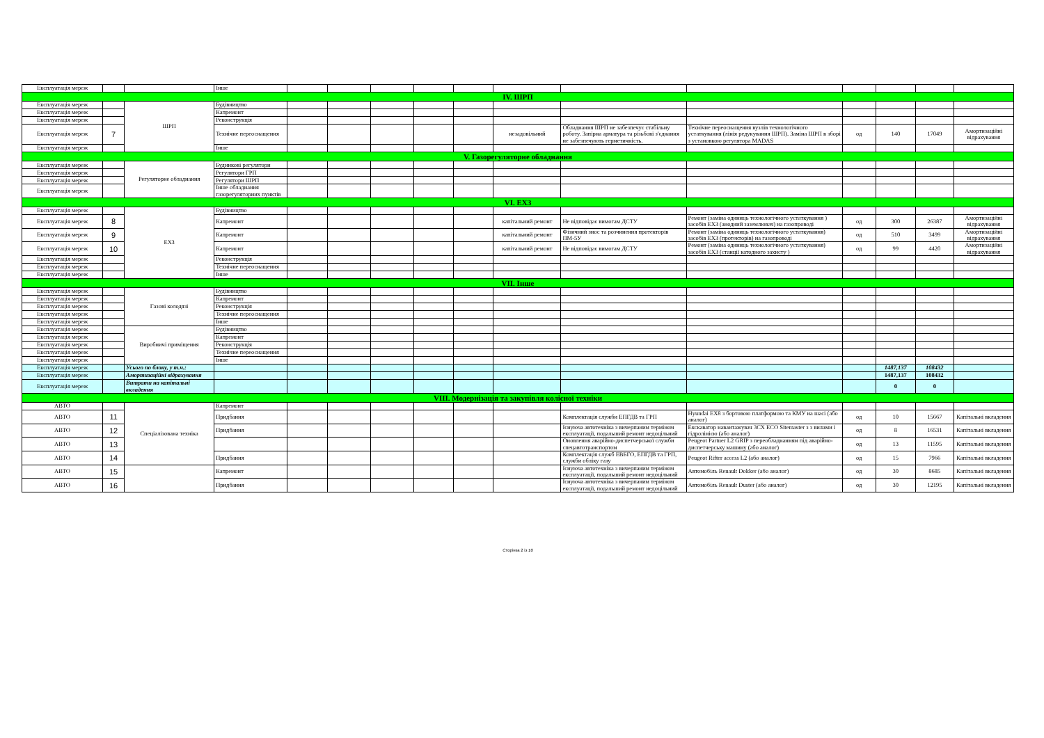| Експлуатація мереж | | | Інше | | | | | | | | | | | | |
| IV. ШРП | | | | | | | | | | | | | | | |
| Експлуатація мереж | | ШРП | Будівництво | | | | | | | | | | | | |
| Експлуатація мереж | | | Капремонт | | | | | | | | | | | | |
| Експлуатація мереж | | | Реконструкція | | | | | | | | | | | | |
| Експлуатація мереж | 7 | | Технічне переоснащення | | | | | | незадовільний | Обладнання ШРП не забезпечує стабільну роботу. Запірна арматура та різьбові з'єднання не забезпечують герметичність. | Технічне переоснащення вузлів технологічного устаткування (лінія редукування ШРП). Заміна ШРП в зборі з установкою регулятора MADAS | од | 140 | 17049 | Амортизаційні відрахування |
| Експлуатація мереж | | | Інше | | | | | | | | | | | | |
| V. Газорегуляторне обладнання | | | | | | | | | | | | | | | |
| Експлуатація мереж | | Регуляторне обладнання | Будинкові регулятори | | | | | | | | | | | | |
| Експлуатація мереж | | | Регулятори ГРП | | | | | | | | | | | | |
| Експлуатація мереж | | | Регулятори ШРП | | | | | | | | | | | | |
| Експлуатація мереж | | | Інше обладнання газорегуляторних пунктів | | | | | | | | | | | | |
| VI. ЕХЗ | | | | | | | | | | | | | | | |
| Експлуатація мереж | | ЕХЗ | Будівництво | | | | | | | | | | | | |
| Експлуатація мереж | 8 | | Капремонт | | | | | | капітальний ремонт | Не відповідає вимогам ДСТУ | Ремонт (заміна одиниць технологічного устаткування ) засобів ЕХЗ (анодний заземлювач) на газопроводі | од | 300 | 26387 | Амортизаційні відрахування |
| Експлуатація мереж | 9 | | Капремонт | | | | | | капітальний ремонт | Фізичний знос та розчинення протекторів ПМ-5У | Ремонт (заміна одиниць технологічного устаткування) засобів ЕХЗ (протекторів) на газопроводі | од | 510 | 3499 | Амортизаційні відрахування |
| Експлуатація мереж | 10 | | Капремонт | | | | | | капітальний ремонт | Не відповідає вимогам ДСТУ | Ремонт (заміна одиниць технологічного устаткування) засобів ЕХЗ (станції катодного захисту ) | од | 99 | 4420 | Амортизаційні відрахування |
| Експлуатація мереж | | | Реконструкція | | | | | | | | | | | | |
| Експлуатація мереж | | | Технічне переоснащення | | | | | | | | | | | | |
| Експлуатація мереж | | | Інше | | | | | | | | | | | | |
| VII. Інше | | | | | | | | | | | | | | | |
| Експлуатація мереж | | Газові колодязі | Будівництво | | | | | | | | | | | | |
| Експлуатація мереж | | | Капремонт | | | | | | | | | | | | |
| Експлуатація мереж | | | Реконструкція | | | | | | | | | | | | |
| Експлуатація мереж | | | Технічне переоснащення | | | | | | | | | | | | |
| Експлуатація мереж | | | Інше | | | | | | | | | | | | |
| Експлуатація мереж | | Виробничі приміщення | Будівництво | | | | | | | | | | | | |
| Експлуатація мереж | | | Капремонт | | | | | | | | | | | | |
| Експлуатація мереж | | | Реконструкція | | | | | | | | | | | | |
| Експлуатація мереж | | | Технічне переоснащення | | | | | | | | | | | | |
| Експлуатація мереж | | | Інше | | | | | | | | | | | | |
| Експлуатація мереж | | Усього по блоку, у т.ч.: | | | | | | | | | | | 1487,137 | 108432 | |
| Експлуатація мереж | | Амортизаційні відрахування | | | | | | | | | | | 1487,137 | 108432 | |
| Експлуатація мереж | | Витрати на капітальні вкладення | | | | | | | | | | | 0 | 0 | |
| VIII. Модернізація та закупівля колісної техніки | | | | | | | | | | | | | | | |
| АВТО | | Спеціалізована техніка | Капремонт | | | | | | | | | | | | |
| АВТО | 11 | | Придбання | | | | | | | Комплектація служби ЕПГДВ та ГРП | Hyundai EX8 з бортовою платформою та КМУ на шасі (або аналог) | од | 10 | 15667 | Капітальні вкладення |
| АВТО | 12 | | Придбання | | | | | | | Існуюча автотехніка з вичерпаним терміном експлуатації, подальший ремонт недоцільний | Екскаватор навантажувач 3CX ECO Sitemaster з з вилами і гідролінією (або аналог) | од | 8 | 16531 | Капітальні вкладення |
| АВТО | 13 | | | | | | | | | Оновлення аварійно-диспетчерської служби спецавтотранспортом | Peugeot Partner L2 GRIP з переобладнанням під аварійно-диспетчерську машину (або аналог) | од | 13 | 11595 | Капітальні вкладення |
| АВТО | 14 | | Придбання | | | | | | | Комплектація служб ЕВБГО, ЕПГДВ та ГРП, служби обліку газу | Peugeot Rifter access L2 (або аналог) | од | 15 | 7966 | Капітальні вкладення |
| АВТО | 15 | | Капремонт | | | | | | | Існуюча автотехніка з вичерпаним терміном експлуатації, подальший ремонт недоцільний | Автомобіль Renault Dokker (або аналог) | од | 30 | 8685 | Капітальні вкладення |
| АВТО | 16 | | Придбання | | | | | | | Існуюча автотехніка з вичерпаним терміном експлуатації, подальший ремонт недоцільний | Автомобіль Renault Duster (або аналог) | од | 30 | 12195 | Капітальні вкладення |
Сторінка 2 із 10